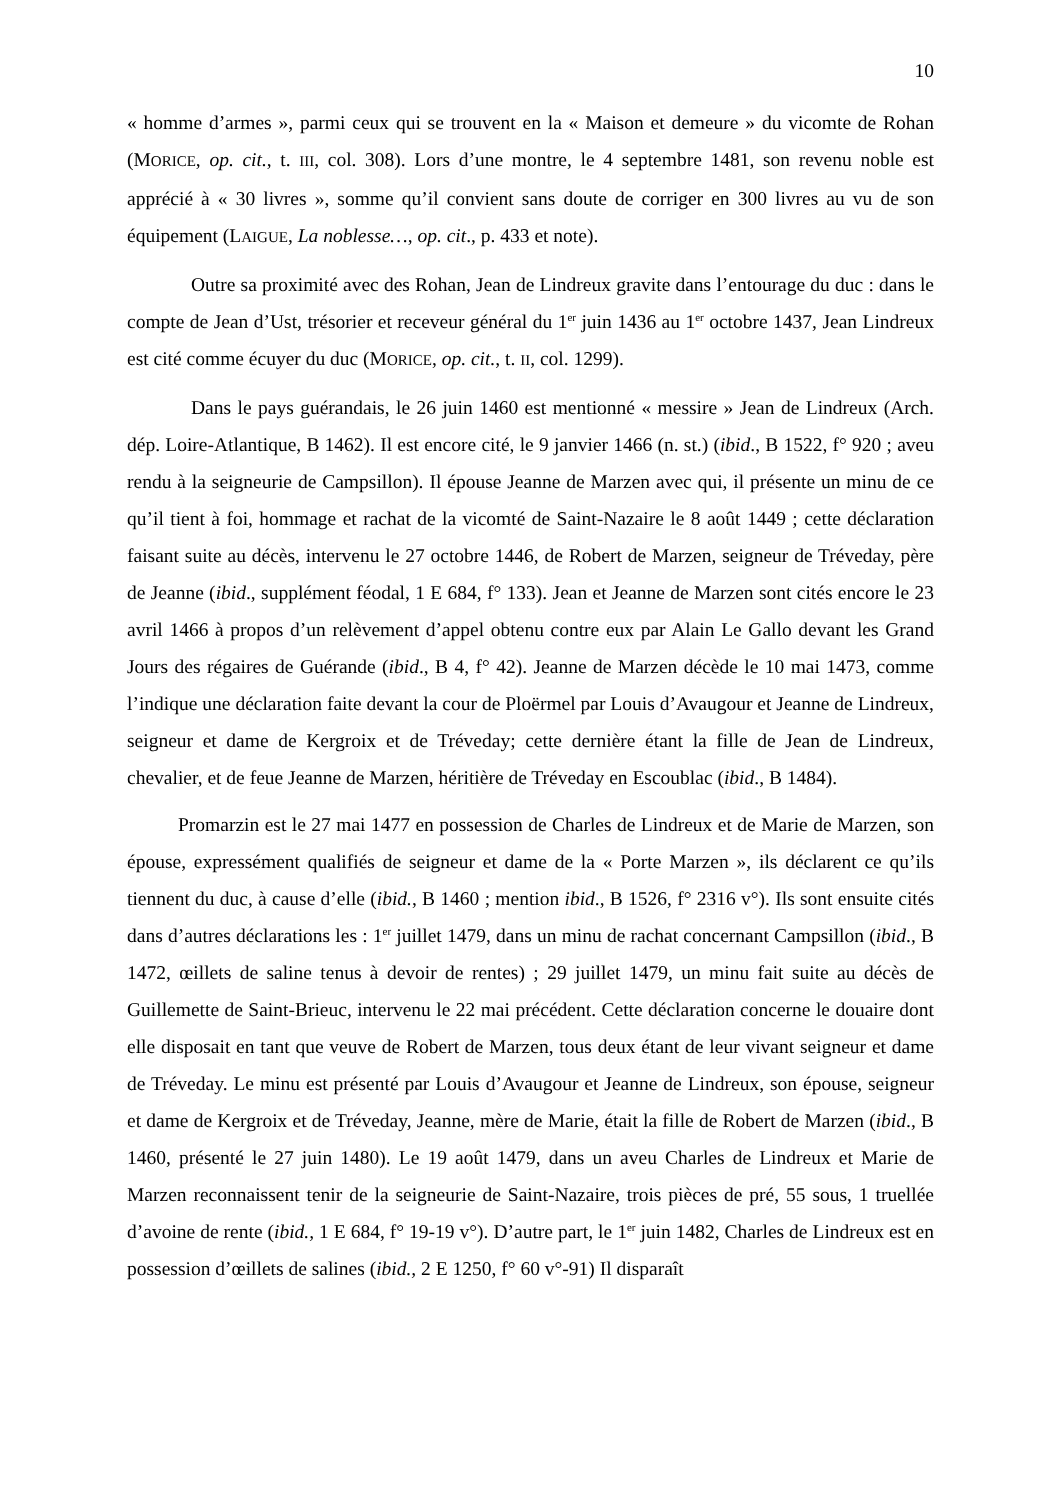10
« homme d’armes », parmi ceux qui se trouvent en la « Maison et demeure » du vicomte de Rohan (MORICE, op. cit., t. III, col. 308). Lors d’une montre, le 4 septembre 1481, son revenu noble est apprécié à « 30 livres », somme qu’il convient sans doute de corriger en 300 livres au vu de son équipement (LAIGUE, La noblesse…, op. cit., p. 433 et note).
Outre sa proximité avec des Rohan, Jean de Lindreux gravite dans l’entourage du duc : dans le compte de Jean d’Ust, trésorier et receveur général du 1<sup>er</sup> juin 1436 au 1<sup>er</sup> octobre 1437, Jean Lindreux est cité comme écuyer du duc (MORICE, op. cit., t. II, col. 1299).
Dans le pays guérandais, le 26 juin 1460 est mentionné « messire » Jean de Lindreux (Arch. dép. Loire-Atlantique, B 1462). Il est encore cité, le 9 janvier 1466 (n. st.) (ibid., B 1522, f° 920 ; aveu rendu à la seigneurie de Campsillon). Il épouse Jeanne de Marzen avec qui, il présente un minu de ce qu’il tient à foi, hommage et rachat de la vicomté de Saint-Nazaire le 8 août 1449 ; cette déclaration faisant suite au décès, intervenu le 27 octobre 1446, de Robert de Marzen, seigneur de Tréveday, père de Jeanne (ibid., supplément féodal, 1 E 684, f° 133). Jean et Jeanne de Marzen sont cités encore le 23 avril 1466 à propos d’un relèvement d’appel obtenu contre eux par Alain Le Gallo devant les Grand Jours des régaires de Guérande (ibid., B 4, f° 42). Jeanne de Marzen décède le 10 mai 1473, comme l’indique une déclaration faite devant la cour de Ploërmel par Louis d’Avaugour et Jeanne de Lindreux, seigneur et dame de Kergroix et de Tréveday; cette dernière étant la fille de Jean de Lindreux, chevalier, et de feue Jeanne de Marzen, héritière de Tréveday en Escoublac (ibid., B 1484).
Promarzin est le 27 mai 1477 en possession de Charles de Lindreux et de Marie de Marzen, son épouse, expressément qualifiés de seigneur et dame de la « Porte Marzen », ils déclarent ce qu’ils tiennent du duc, à cause d’elle (ibid., B 1460 ; mention ibid., B 1526, f° 2316 v°). Ils sont ensuite cités dans d’autres déclarations les : 1<sup>er</sup> juillet 1479, dans un minu de rachat concernant Campsillon (ibid., B 1472, œillets de saline tenus à devoir de rentes) ; 29 juillet 1479, un minu fait suite au décès de Guillemette de Saint-Brieuc, intervenu le 22 mai précédent. Cette déclaration concerne le douaire dont elle disposait en tant que veuve de Robert de Marzen, tous deux étant de leur vivant seigneur et dame de Tréveday. Le minu est présenté par Louis d’Avaugour et Jeanne de Lindreux, son épouse, seigneur et dame de Kergroix et de Tréveday, Jeanne, mère de Marie, était la fille de Robert de Marzen (ibid., B 1460, présenté le 27 juin 1480). Le 19 août 1479, dans un aveu Charles de Lindreux et Marie de Marzen reconnaissent tenir de la seigneurie de Saint-Nazaire, trois pièces de pré, 55 sous, 1 truellée d’avoine de rente (ibid., 1 E 684, f° 19-19 v°). D’autre part, le 1<sup>er</sup> juin 1482, Charles de Lindreux est en possession d’œillets de salines (ibid., 2 E 1250, f° 60 v°-91) Il disparaît